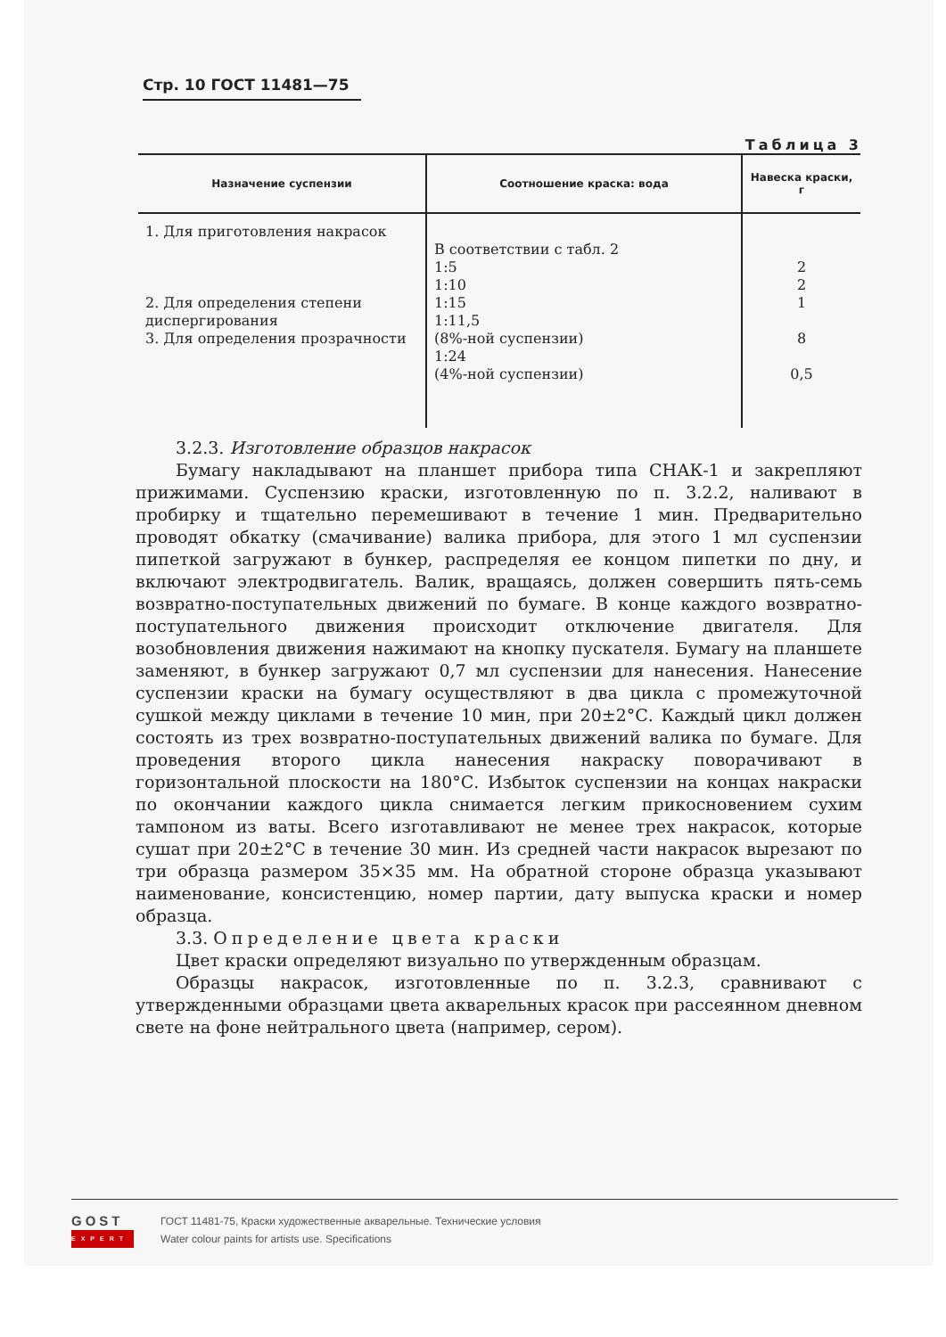Стр. 10 ГОСТ 11481—75
Таблица 3
| Назначение суспензии | Соотношение краска: вода | Навеска краски, г |
| --- | --- | --- |
| 1. Для приготовления накрасок 2. Для определения степени диспергирования 3. Для определения прозрачности | В соответствии с табл. 2 1:5 1:10 1:15 1:11,5 (8%-ной суспензии) 1:24 (4%-ной суспензии) | 2 2 1 8 0,5 |
3.2.3. Изготовление образцов накрасок
Бумагу накладывают на планшет прибора типа СНАК-1 и закрепляют прижимами. Суспензию краски, изготовленную по п. 3.2.2, наливают в пробирку и тщательно перемешивают в течение 1 мин. Предварительно проводят обкатку (смачивание) валика прибора, для этого 1 мл суспензии пипеткой загружают в бункер, распределяя ее концом пипетки по дну, и включают электродвигатель. Валик, вращаясь, должен совершить пять-семь возвратно-поступательных движений по бумаге. В конце каждого возвратно-поступательного движения происходит отключение двигателя. Для возобновления движения нажимают на кнопку пускателя. Бумагу на планшете заменяют, в бункер загружают 0,7 мл суспензии для нанесения. Нанесение суспензии краски на бумагу осуществляют в два цикла с промежуточной сушкой между циклами в течение 10 мин, при 20±2°С. Каждый цикл должен состоять из трех возвратно-поступательных движений валика по бумаге. Для проведения второго цикла нанесения накраску поворачивают в горизонтальной плоскости на 180°С. Избыток суспензии на концах накраски по окончании каждого цикла снимается легким прикосновением сухим тампоном из ваты. Всего изготавливают не менее трех накрасок, которые сушат при 20±2°С в течение 30 мин. Из средней части накрасок вырезают по три образца размером 35×35 мм. На обратной стороне образца указывают наименование, консистенцию, номер партии, дату выпуска краски и номер образца.
3.3. Определение цвета краски
Цвет краски определяют визуально по утвержденным образцам.
Образцы накрасок, изготовленные по п. 3.2.3, сравнивают с утвержденными образцами цвета акварельных красок при рассеянном дневном свете на фоне нейтрального цвета (например, сером).
GOST
EXPERT
ГОСТ 11481-75, Краски художественные акварельные. Технические условия
Water colour paints for artists use. Specifications